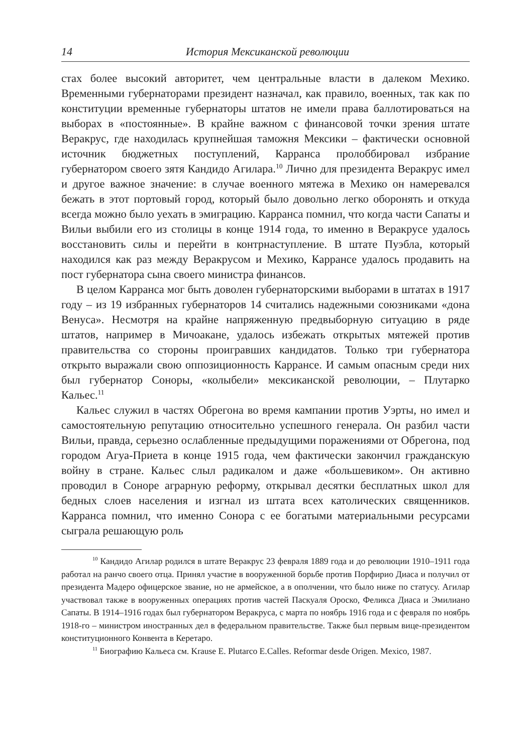14 История Мексиканской революции
стах более высокий авторитет, чем центральные власти в далеком Мехико. Временными губернаторами президент назначал, как правило, военных, так как по конституции временные губернаторы штатов не имели права баллотироваться на выборах в «постоянные». В крайне важном с финансовой точки зрения штате Веракрус, где находилась крупнейшая таможня Мексики – фактически основной источник бюджетных поступлений, Карранса пролоббировал избрание губернатором своего зятя Кандидо Агилара.<sup>10</sup> Лично для президента Веракрус имел и другое важное значение: в случае военного мятежа в Мехико он намеревался бежать в этот портовый город, который было довольно легко оборонять и откуда всегда можно было уехать в эмиграцию. Карранса помнил, что когда части Сапаты и Вильи выбили его из столицы в конце 1914 года, то именно в Веракрусе удалось восстановить силы и перейти в контрнаступление. В штате Пуэбла, который находился как раз между Веракрусом и Мехико, Каррансе удалось продавить на пост губернатора сына своего министра финансов.
В целом Карранса мог быть доволен губернаторскими выборами в штатах в 1917 году – из 19 избранных губернаторов 14 считались надежными союзниками «дона Венуса». Несмотря на крайне напряженную предвыборную ситуацию в ряде штатов, например в Мичоакане, удалось избежать открытых мятежей против правительства со стороны проигравших кандидатов. Только три губернатора открыто выражали свою оппозиционность Каррансе. И самым опасным среди них был губернатор Соноры, «колыбели» мексиканской революции, – Плутарко Кальес.<sup>11</sup>
Кальес служил в частях Обрегона во время кампании против Уэрты, но имел и самостоятельную репутацию относительно успешного генерала. Он разбил части Вильи, правда, серьезно ослабленные предыдущими поражениями от Обрегона, под городом Агуа-Приета в конце 1915 года, чем фактически закончил гражданскую войну в стране. Кальес слыл радикалом и даже «большевиком». Он активно проводил в Соноре аграрную реформу, открывал десятки бесплатных школ для бедных слоев населения и изгнал из штата всех католических священников. Карранса помнил, что именно Сонора с ее богатыми материальными ресурсами сыграла решающую роль
<sup>10</sup> Кандидо Агилар родился в штате Веракрус 23 февраля 1889 года и до революции 1910–1911 года работал на ранчо своего отца. Принял участие в вооруженной борьбе против Порфирио Диаса и получил от президента Мадеро офицерское звание, но не армейское, а в ополчении, что было ниже по статусу. Агилар участвовал также в вооруженных операциях против частей Паскуаля Ороско, Феликса Диаса и Эмилиано Сапаты. В 1914–1916 годах был губернатором Веракруса, с марта по ноябрь 1916 года и с февраля по ноябрь 1918-го – министром иностранных дел в федеральном правительстве. Также был первым вице-президентом конституционного Конвента в Керетаро.
<sup>11</sup> Биографию Кальеса см. Krause E. Plutarco E.Calles. Reformar desde Origen. Mexico, 1987.